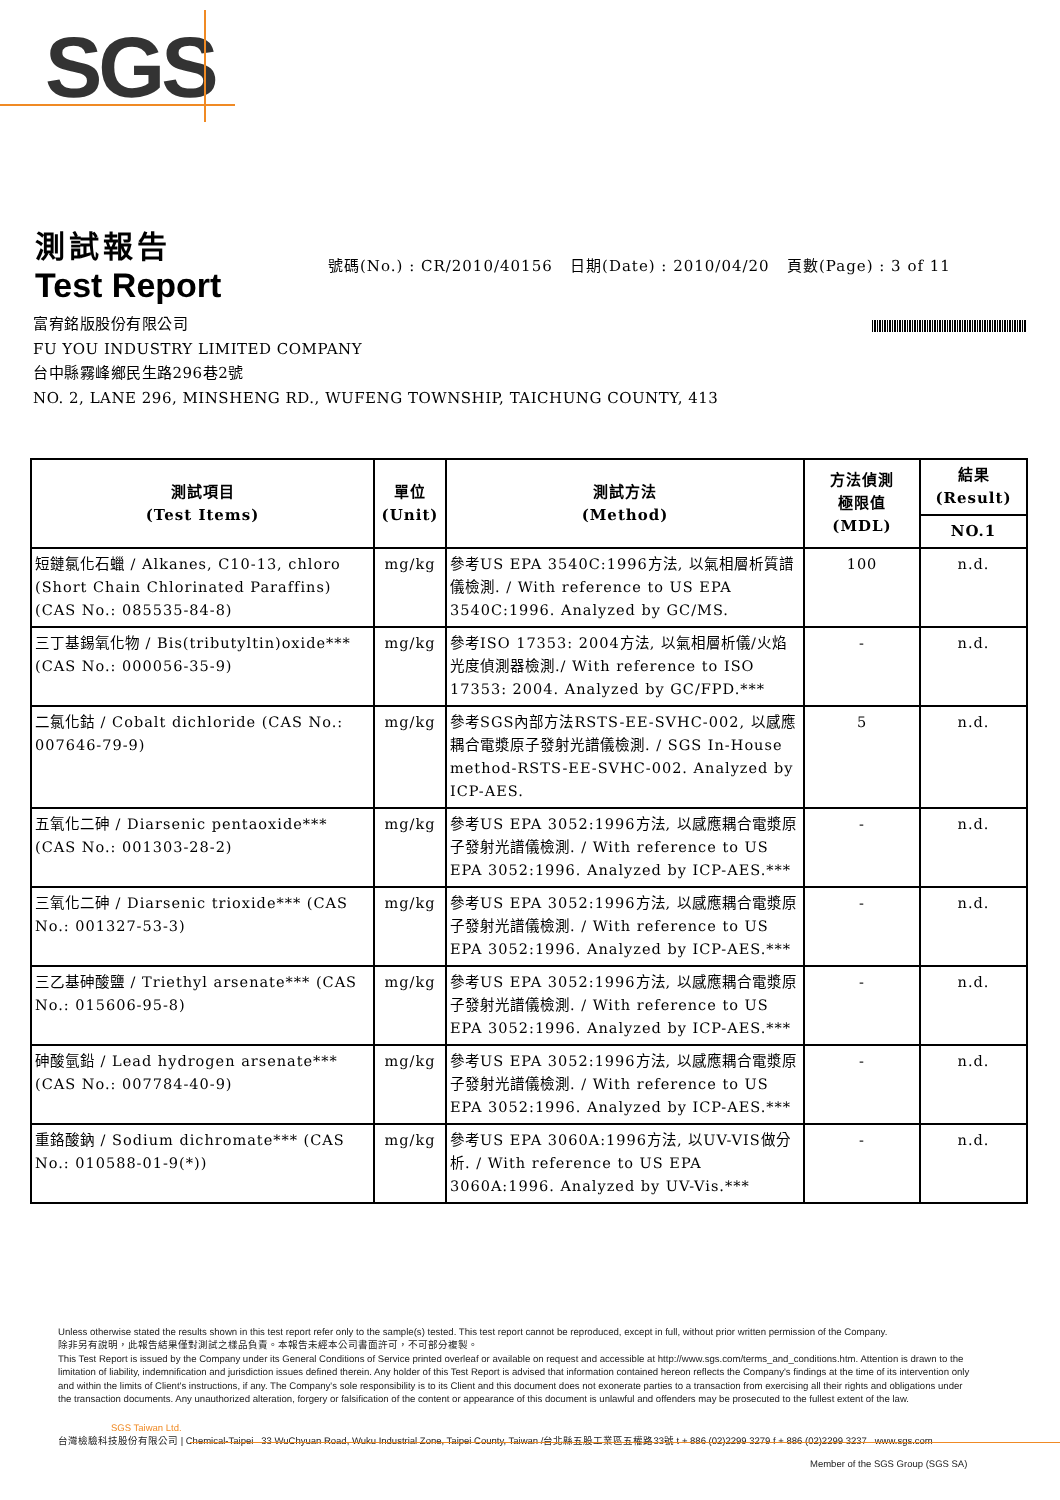SGS
測試報告
Test Report
號碼(No.) : CR/2010/40156 日期(Date) : 2010/04/20 頁數(Page) : 3 of 11
富宥銘版股份有限公司
FU YOU INDUSTRY LIMITED COMPANY
台中縣霧峰鄉民生路296巷2號
NO. 2, LANE 296, MINSHENG RD., WUFENG TOWNSHIP, TAICHUNG COUNTY, 413
| 測試項目 (Test Items) | 單位 (Unit) | 測試方法 (Method) | 方法偵測 極限值 (MDL) | 結果 (Result) |
| --- | --- | --- | --- | --- |
| | | | | NO.1 |
| 短鏈氯化石蠟 / Alkanes, C10-13, chloro (Short Chain Chlorinated Paraffins) (CAS No.: 085535-84-8) | mg/kg | 參考US EPA 3540C:1996方法, 以氣相層析質譜儀檢測. / With reference to US EPA 3540C:1996. Analyzed by GC/MS. | 100 | n.d. |
| 三丁基錫氧化物 / Bis(tributyltin)oxide*** (CAS No.: 000056-35-9) | mg/kg | 參考ISO 17353: 2004方法, 以氣相層析儀/火焰光度偵測器檢測./ With reference to ISO 17353: 2004. Analyzed by GC/FPD.*** | - | n.d. |
| 二氯化鈷 / Cobalt dichloride (CAS No.: 007646-79-9) | mg/kg | 參考SGS內部方法RSTS-EE-SVHC-002, 以感應耦合電漿原子發射光譜儀檢測. / SGS In-House method-RSTS-EE-SVHC-002. Analyzed by ICP-AES. | 5 | n.d. |
| 五氧化二砷 / Diarsenic pentaoxide*** (CAS No.: 001303-28-2) | mg/kg | 參考US EPA 3052:1996方法, 以感應耦合電漿原子發射光譜儀檢測. / With reference to US EPA 3052:1996. Analyzed by ICP-AES.*** | - | n.d. |
| 三氧化二砷 / Diarsenic trioxide*** (CAS No.: 001327-53-3) | mg/kg | 參考US EPA 3052:1996方法, 以感應耦合電漿原子發射光譜儀檢測. / With reference to US EPA 3052:1996. Analyzed by ICP-AES.*** | - | n.d. |
| 三乙基砷酸鹽 / Triethyl arsenate*** (CAS No.: 015606-95-8) | mg/kg | 參考US EPA 3052:1996方法, 以感應耦合電漿原子發射光譜儀檢測. / With reference to US EPA 3052:1996. Analyzed by ICP-AES.*** | - | n.d. |
| 砷酸氫鉛 / Lead hydrogen arsenate*** (CAS No.: 007784-40-9) | mg/kg | 參考US EPA 3052:1996方法, 以感應耦合電漿原子發射光譜儀檢測. / With reference to US EPA 3052:1996. Analyzed by ICP-AES.*** | - | n.d. |
| 重鉻酸鈉 / Sodium dichromate*** (CAS No.: 010588-01-9(*)) | mg/kg | 參考US EPA 3060A:1996方法, 以UV-VIS做分析. / With reference to US EPA 3060A:1996. Analyzed by UV-Vis.*** | - | n.d. |
Unless otherwise stated the results shown in this test report refer only to the sample(s) tested. This test report cannot be reproduced, except in full, without prior written permission of the Company.
除非另有說明，此報告結果僅對測試之樣品負責。本報告未經本公司書面許可，不可部分複製。
This Test Report is issued by the Company under its General Conditions of Service printed overleaf or available on request and accessible at http://www.sgs.com/terms_and_conditions.htm. Attention is drawn to the limitation of liability, indemnification and jurisdiction issues defined therein. Any holder of this Test Report is advised that information contained hereon reflects the Company's findings at the time of its intervention only and within the limits of Client's instructions, if any. The Company's sole responsibility is to its Client and this document does not exonerate parties to a transaction from exercising all their rights and obligations under the transaction documents. Any unauthorized alteration, forgery or falsification of the content or appearance of this document is unlawful and offenders may be prosecuted to the fullest extent of the law.
SGS Taiwan Ltd.
台灣檢驗科技股份有限公司 | Chemical-Taipei 33 WuChyuan Road, Wuku Industrial Zone, Taipei County, Taiwan /台北縣五股工業區五權路33號 t + 886 (02)2299 3279 f + 886 (02)2299 3237 www.sgs.com
Member of the SGS Group (SGS SA)